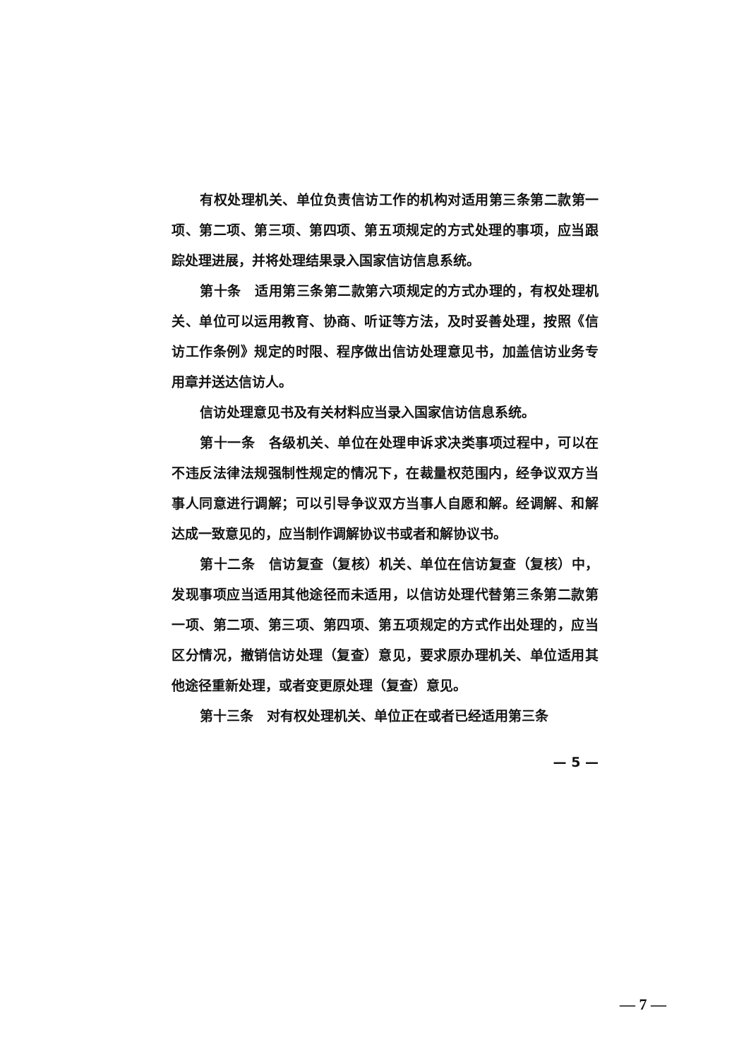有权处理机关、单位负责信访工作的机构对适用第三条第二款第一项、第二项、第三项、第四项、第五项规定的方式处理的事项，应当跟踪处理进展，并将处理结果录入国家信访信息系统。
第十条　适用第三条第二款第六项规定的方式办理的，有权处理机关、单位可以运用教育、协商、听证等方法，及时妥善处理，按照《信访工作条例》规定的时限、程序做出信访处理意见书，加盖信访业务专用章并送达信访人。
信访处理意见书及有关材料应当录入国家信访信息系统。
第十一条　各级机关、单位在处理申诉求决类事项过程中，可以在不违反法律法规强制性规定的情况下，在裁量权范围内，经争议双方当事人同意进行调解；可以引导争议双方当事人自愿和解。经调解、和解达成一致意见的，应当制作调解协议书或者和解协议书。
第十二条　信访复查（复核）机关、单位在信访复查（复核）中，发现事项应当适用其他途径而未适用，以信访处理代替第三条第二款第一项、第二项、第三项、第四项、第五项规定的方式作出处理的，应当区分情况，撤销信访处理（复查）意见，要求原办理机关、单位适用其他途径重新处理，或者变更原处理（复查）意见。
第十三条　对有权处理机关、单位正在或者已经适用第三条
— 5 —
— 7 —